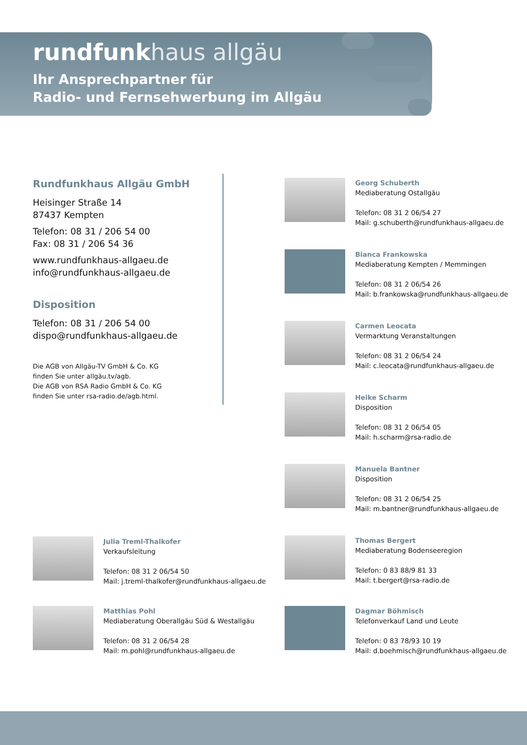rundfunkhaus allgäu
Ihr Ansprechpartner für
Radio- und Fernsehwerbung im Allgäu
Rundfunkhaus Allgäu GmbH
Heisinger Straße 14
87437 Kempten
Telefon: 08 31 / 206 54 00
Fax: 08 31 / 206 54 36
www.rundfunkhaus-allgaeu.de
info@rundfunkhaus-allgaeu.de
Disposition
Telefon: 08 31 / 206 54 00
dispo@rundfunkhaus-allgaeu.de
Die AGB von Allgäu-TV GmbH & Co. KG
finden Sie unter allgäu.tv/agb.
Die AGB von RSA Radio GmbH & Co. KG
finden Sie unter rsa-radio.de/agb.html.
Georg Schuberth
Mediaberatung Ostallgäu
Telefon: 08 31 2 06/54 27
Mail: g.schuberth@rundfunkhaus-allgaeu.de
Bianca Frankowska
Mediaberatung Kempten / Memmingen
Telefon: 08 31 2 06/54 26
Mail: b.frankowska@rundfunkhaus-allgaeu.de
Carmen Leocata
Vermarktung Veranstaltungen
Telefon: 08 31 2 06/54 24
Mail: c.leocata@rundfunkhaus-allgaeu.de
Heike Scharm
Disposition
Telefon: 08 31 2 06/54 05
Mail: h.scharm@rsa-radio.de
Manuela Bantner
Disposition
Telefon: 08 31 2 06/54 25
Mail: m.bantner@rundfunkhaus-allgaeu.de
Julia Treml-Thalkofer
Verkaufsleitung
Telefon: 08 31 2 06/54 50
Mail: j.treml-thalkofer@rundfunkhaus-allgaeu.de
Thomas Bergert
Mediaberatung Bodenseeregion
Telefon: 0 83 88/9 81 33
Mail: t.bergert@rsa-radio.de
Matthias Pohl
Mediaberatung Oberallgäu Süd & Westallgäu
Telefon: 08 31 2 06/54 28
Mail: m.pohl@rundfunkhaus-allgaeu.de
Dagmar Böhmisch
Telefonverkauf Land und Leute
Telefon: 0 83 78/93 10 19
Mail: d.boehmisch@rundfunkhaus-allgaeu.de